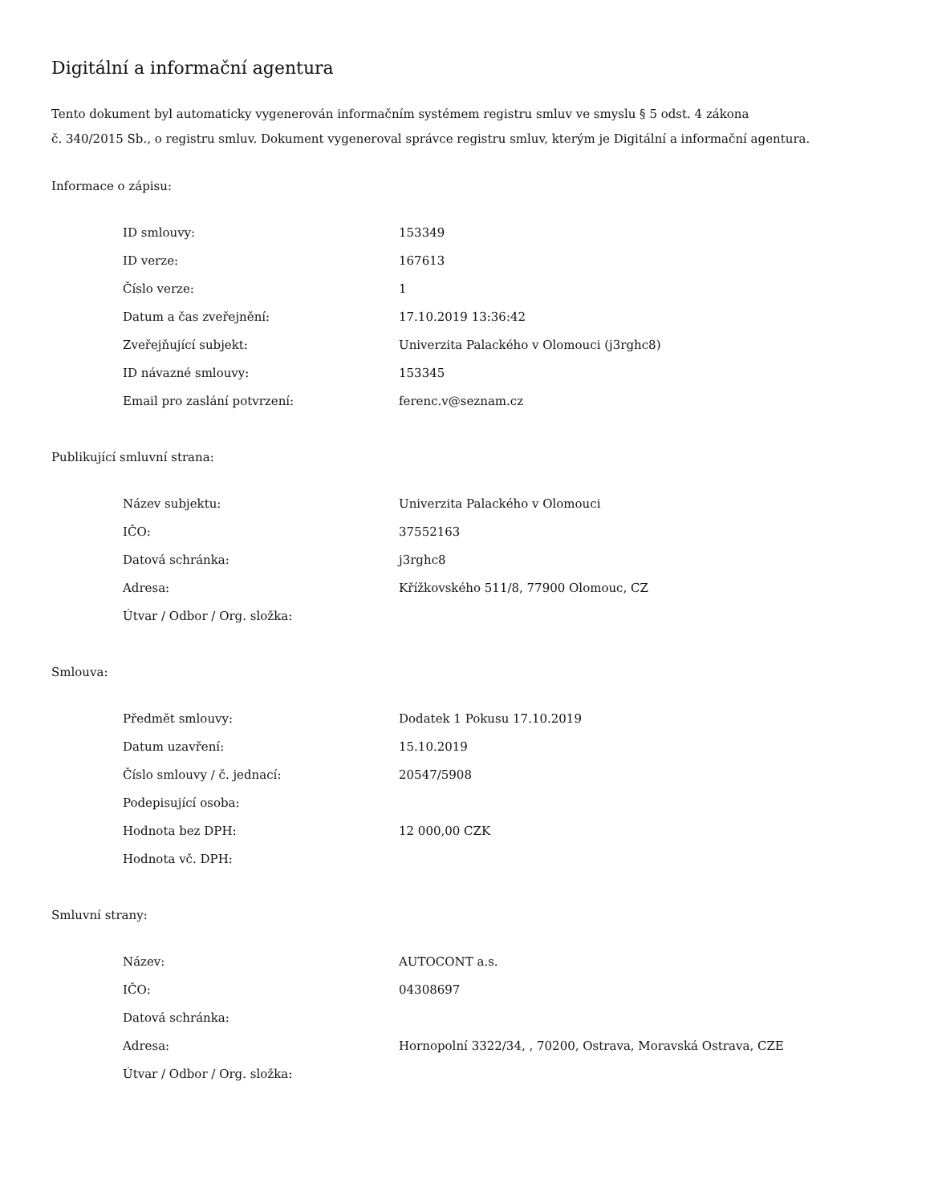Digitální a informační agentura
Tento dokument byl automaticky vygenerován informačním systémem registru smluv ve smyslu § 5 odst. 4 zákona
č. 340/2015 Sb., o registru smluv. Dokument vygeneroval správce registru smluv, kterým je Digitální a informační agentura.
Informace o zápisu:
| ID smlouvy: | 153349 |
| ID verze: | 167613 |
| Číslo verze: | 1 |
| Datum a čas zveřejnění: | 17.10.2019 13:36:42 |
| Zveřejňující subjekt: | Univerzita Palackého v Olomouci (j3rghc8) |
| ID návazné smlouvy: | 153345 |
| Email pro zaslání potvrzení: | ferenc.v@seznam.cz |
Publikující smluvní strana:
| Název subjektu: | Univerzita Palackého v Olomouci |
| IČO: | 37552163 |
| Datová schránka: | j3rghc8 |
| Adresa: | Křížkovského 511/8, 77900 Olomouc, CZ |
| Útvar / Odbor / Org. složka: | |
Smlouva:
| Předmět smlouvy: | Dodatek 1 Pokusu 17.10.2019 |
| Datum uzavření: | 15.10.2019 |
| Číslo smlouvy / č. jednací: | 20547/5908 |
| Podepisující osoba: | |
| Hodnota bez DPH: | 12 000,00 CZK |
| Hodnota vč. DPH: | |
Smluvní strany:
| Název: | AUTOCONT a.s. |
| IČO: | 04308697 |
| Datová schránka: | |
| Adresa: | Hornopolní 3322/34, , 70200, Ostrava, Moravská Ostrava, CZE |
| Útvar / Odbor / Org. složka: | |